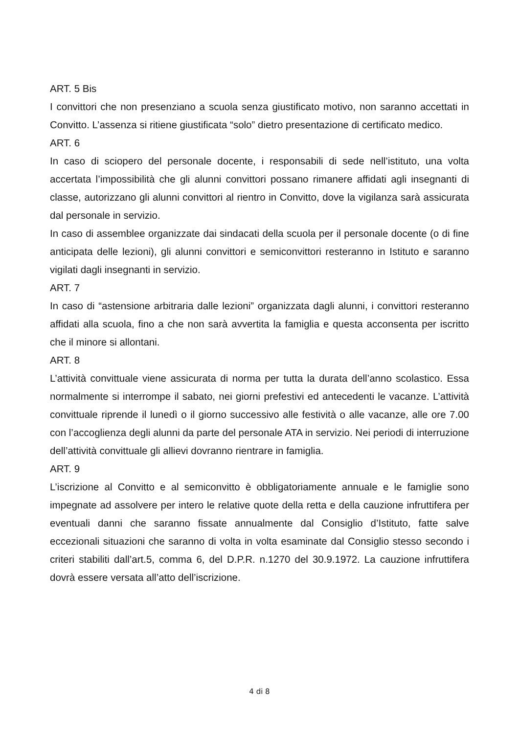ART. 5 Bis
I convittori che non presenziano a scuola senza giustificato motivo, non saranno accettati in Convitto. L’assenza si ritiene giustificata “solo” dietro presentazione di certificato medico.
ART. 6
In caso di sciopero del personale docente, i responsabili di sede nell’istituto, una volta accertata l’impossibilità che gli alunni convittori possano rimanere affidati agli insegnanti di classe, autorizzano gli alunni convittori al rientro in Convitto, dove la vigilanza sarà assicurata dal personale in servizio.
In caso di assemblee organizzate dai sindacati della scuola per il personale docente (o di fine anticipata delle lezioni), gli alunni convittori e semiconvittori resteranno in Istituto e saranno vigilati dagli insegnanti in servizio.
ART. 7
In caso di “astensione arbitraria dalle lezioni” organizzata dagli alunni, i convittori resteranno affidati alla scuola, fino a che non sarà avvertita la famiglia e questa acconsenta per iscritto che il minore si allontani.
ART. 8
L’attività convittuale viene assicurata di norma per tutta la durata dell’anno scolastico. Essa normalmente si interrompe il sabato, nei giorni prefestivi ed antecedenti le vacanze. L’attività convittuale riprende il lunedì o il giorno successivo alle festività o alle vacanze, alle ore 7.00 con l’accoglienza degli alunni da parte del personale ATA in servizio. Nei periodi di interruzione dell’attività convittuale gli allievi dovranno rientrare in famiglia.
ART. 9
L’iscrizione al Convitto e al semiconvitto è obbligatoriamente annuale e le famiglie sono impegnate ad assolvere per intero le relative quote della retta e della cauzione infruttifera per eventuali danni che saranno fissate annualmente dal Consiglio d’Istituto, fatte salve eccezionali situazioni che saranno di volta in volta esaminate dal Consiglio stesso secondo i criteri stabiliti dall’art.5, comma 6, del D.P.R. n.1270 del 30.9.1972. La cauzione infruttifera dovrà essere versata all’atto dell’iscrizione.
4 di 8